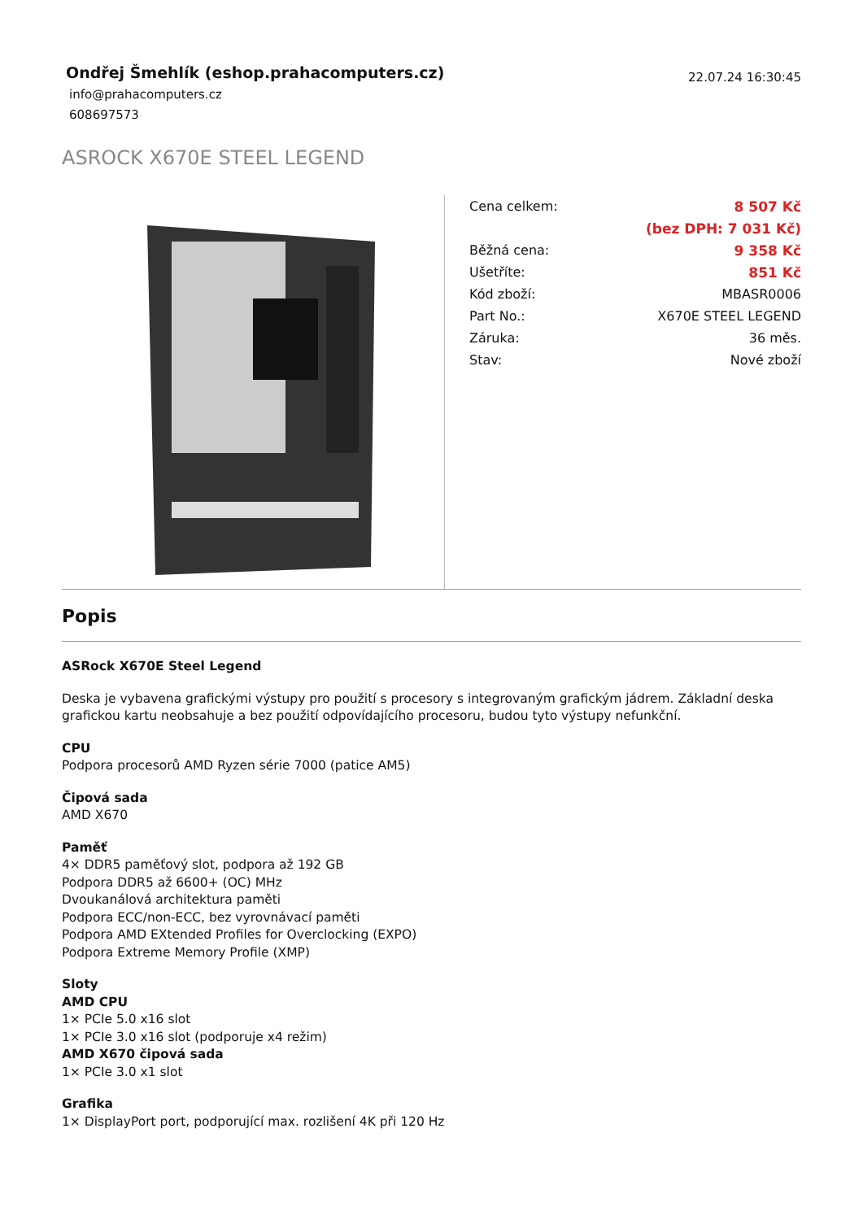Ondřej Šmehlík (eshop.prahacomputers.cz)
22.07.24 16:30:45
info@prahacomputers.cz
608697573
ASROCK X670E STEEL LEGEND
| Cena celkem: | 8 507 Kč |
| | (bez DPH: 7 031 Kč) |
| Běžná cena: | 9 358 Kč |
| Ušetříte: | 851 Kč |
| Kód zboží: | MBASR0006 |
| Part No.: | X670E STEEL LEGEND |
| Záruka: | 36 měs. |
| Stav: | Nové zboží |
Popis
ASRock X670E Steel Legend
Deska je vybavena grafickými výstupy pro použití s procesory s integrovaným grafickým jádrem. Základní deska grafickou kartu neobsahuje a bez použití odpovídajícího procesoru, budou tyto výstupy nefunkční.
CPU
Podpora procesorů AMD Ryzen série 7000 (patice AM5)
Čipová sada
AMD X670
Paměť
4× DDR5 paměťový slot, podpora až 192 GB
Podpora DDR5 až 6600+ (OC) MHz
Dvoukanálová architektura paměti
Podpora ECC/non-ECC, bez vyrovnávací paměti
Podpora AMD EXtended Profiles for Overclocking (EXPO)
Podpora Extreme Memory Profile (XMP)
Sloty
AMD CPU
1× PCIe 5.0 x16 slot
1× PCIe 3.0 x16 slot (podporuje x4 režim)
AMD X670 čipová sada
1× PCIe 3.0 x1 slot
Grafika
1× DisplayPort port, podporující max. rozlišení 4K při 120 Hz